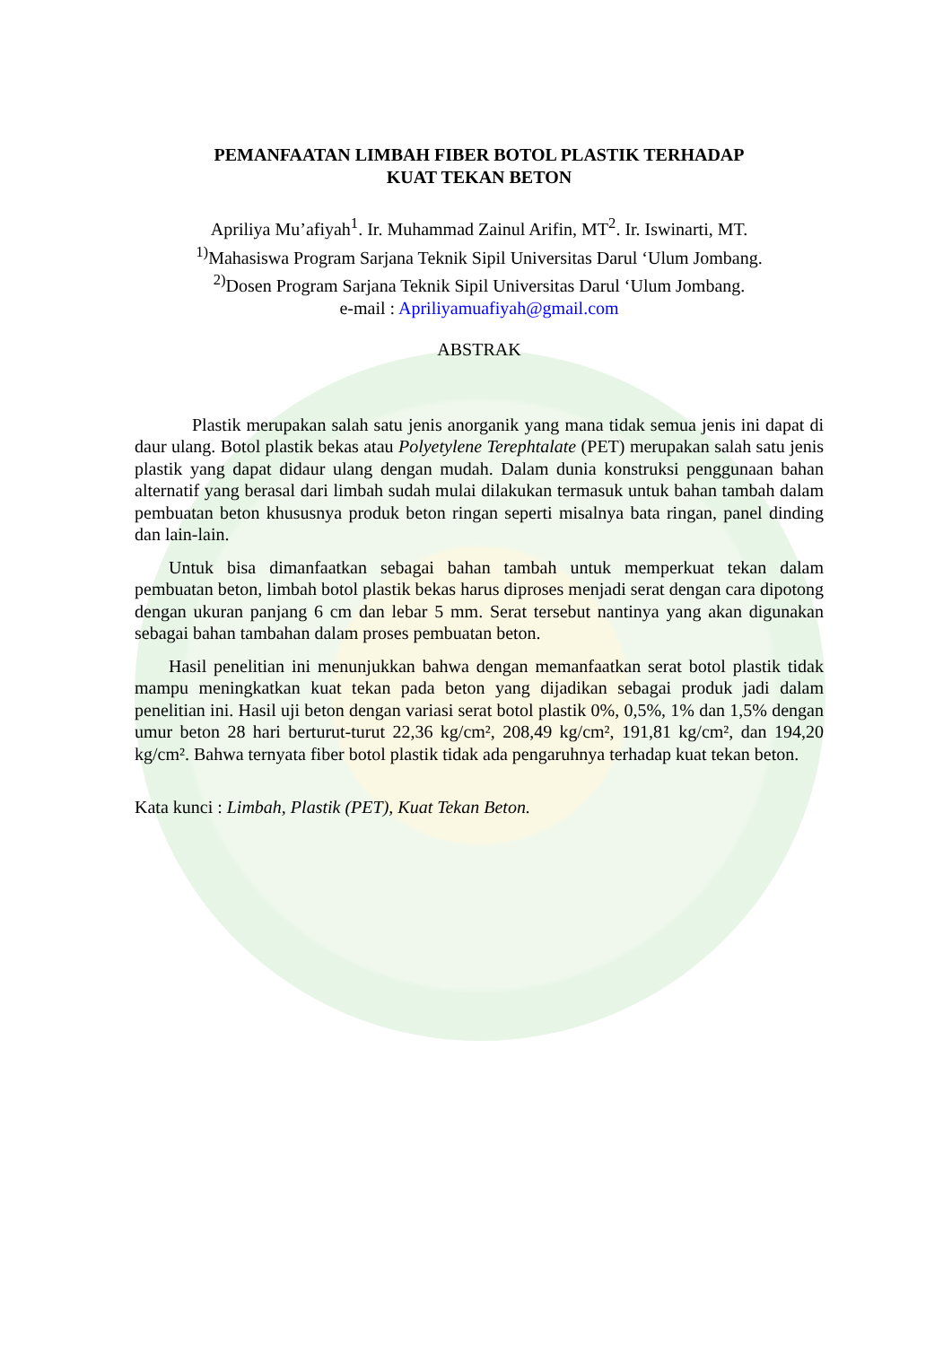PEMANFAATAN LIMBAH FIBER BOTOL PLASTIK TERHADAP
KUAT TEKAN BETON
Apriliya Mu’afiyah<sup>1</sup>. Ir. Muhammad Zainul Arifin, MT<sup>2</sup>. Ir. Iswinarti, MT.
<sup>1)</sup> Mahasiswa Program Sarjana Teknik Sipil Universitas Darul ‘Ulum Jombang.
<sup>2)</sup> Dosen Program Sarjana Teknik Sipil Universitas Darul ‘Ulum Jombang.
e-mail : Apriliyamuafiyah@gmail.com
ABSTRAK
Plastik merupakan salah satu jenis anorganik yang mana tidak semua jenis ini dapat di daur ulang. Botol plastik bekas atau Polyetylene Terephtalate (PET) merupakan salah satu jenis plastik yang dapat didaur ulang dengan mudah. Dalam dunia konstruksi penggunaan bahan alternatif yang berasal dari limbah sudah mulai dilakukan termasuk untuk bahan tambah dalam pembuatan beton khususnya produk beton ringan seperti misalnya bata ringan, panel dinding dan lain-lain.
Untuk bisa dimanfaatkan sebagai bahan tambah untuk memperkuat tekan dalam pembuatan beton, limbah botol plastik bekas harus diproses menjadi serat dengan cara dipotong dengan ukuran panjang 6 cm dan lebar 5 mm. Serat tersebut nantinya yang akan digunakan sebagai bahan tambahan dalam proses pembuatan beton.
Hasil penelitian ini menunjukkan bahwa dengan memanfaatkan serat botol plastik tidak mampu meningkatkan kuat tekan pada beton yang dijadikan sebagai produk jadi dalam penelitian ini. Hasil uji beton dengan variasi serat botol plastik 0%, 0,5%, 1% dan 1,5% dengan umur beton 28 hari berturut-turut 22,36 kg/cm², 208,49 kg/cm², 191,81 kg/cm², dan 194,20 kg/cm². Bahwa ternyata fiber botol plastik tidak ada pengaruhnya terhadap kuat tekan beton.
Kata kunci : Limbah, Plastik (PET), Kuat Tekan Beton.